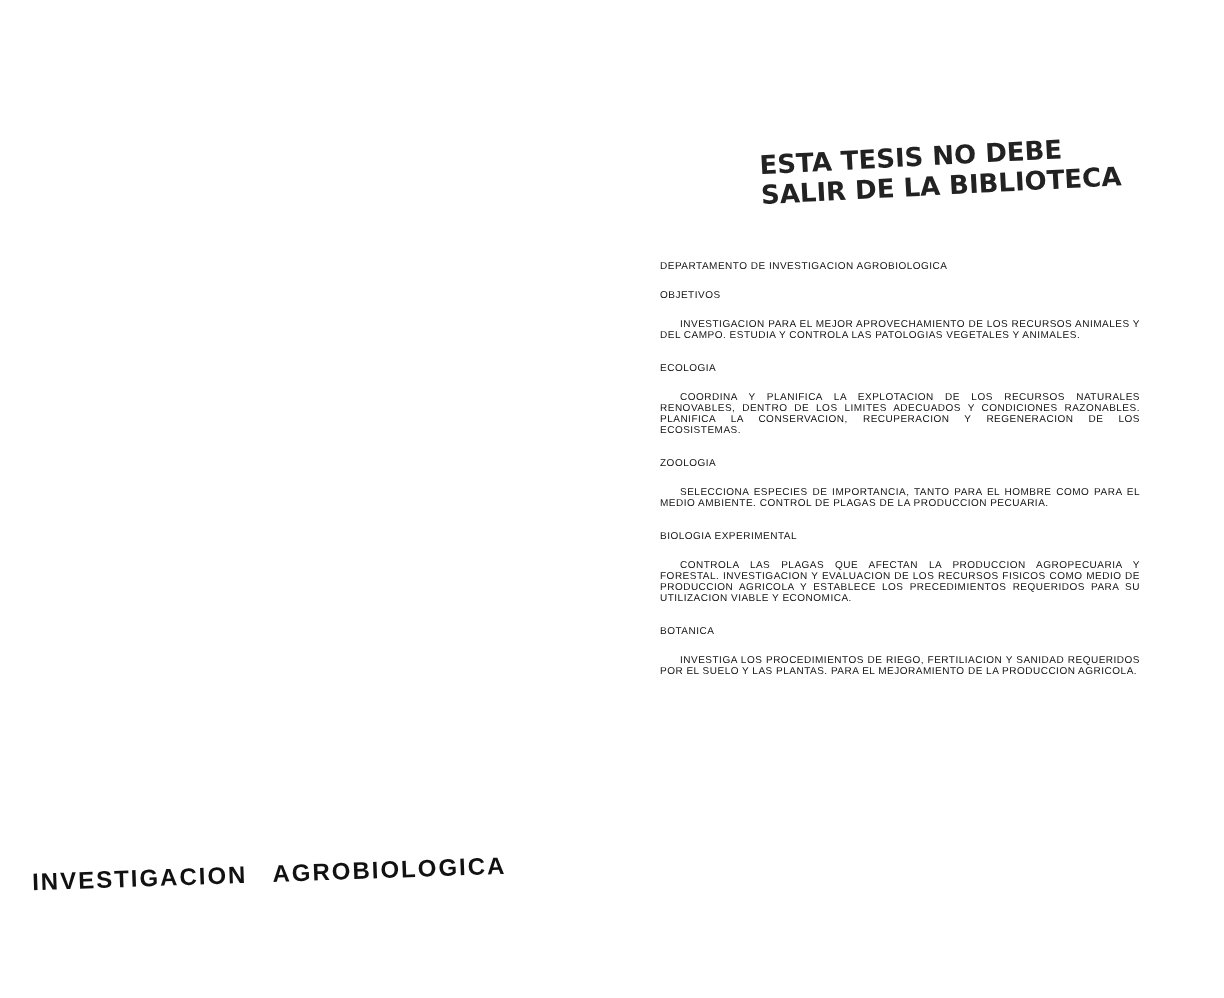INVESTIGACION AGROBIOLOGICA
ESTA TESIS NO DEBE
SALIR DE LA BIBLIOTECA
DEPARTAMENTO DE INVESTIGACION AGROBIOLOGICA
OBJETIVOS
INVESTIGACION PARA EL MEJOR APROVECHAMIENTO DE LOS RECURSOS ANIMALES Y DEL CAMPO. ESTUDIA Y CONTROLA LAS PATOLOGIAS VEGETALES Y ANIMALES.
ECOLOGIA
COORDINA Y PLANIFICA LA EXPLOTACION DE LOS RECURSOS NATURALES RENOVABLES, DENTRO DE LOS LIMITES ADECUADOS Y CONDICIONES RAZONABLES. PLANIFICA LA CONSERVACION, RECUPERACION Y REGENERACION DE LOS ECOSISTEMAS.
ZOOLOGIA
SELECCIONA ESPECIES DE IMPORTANCIA, TANTO PARA EL HOMBRE COMO PARA EL MEDIO AMBIENTE. CONTROL DE PLAGAS DE LA PRODUCCION PECUARIA.
BIOLOGIA EXPERIMENTAL
CONTROLA LAS PLAGAS QUE AFECTAN LA PRODUCCION AGROPECUARIA Y FORESTAL. INVESTIGACION Y EVALUACION DE LOS RECURSOS FISICOS COMO MEDIO DE PRODUCCION AGRICOLA Y ESTABLECE LOS PRECEDIMIENTOS REQUERIDOS PARA SU UTILIZACION VIABLE Y ECONOMICA.
BOTANICA
INVESTIGA LOS PROCEDIMIENTOS DE RIEGO, FERTILIACION Y SANIDAD REQUERIDOS POR EL SUELO Y LAS PLANTAS. PARA EL MEJORAMIENTO DE LA PRODUCCION AGRICOLA.